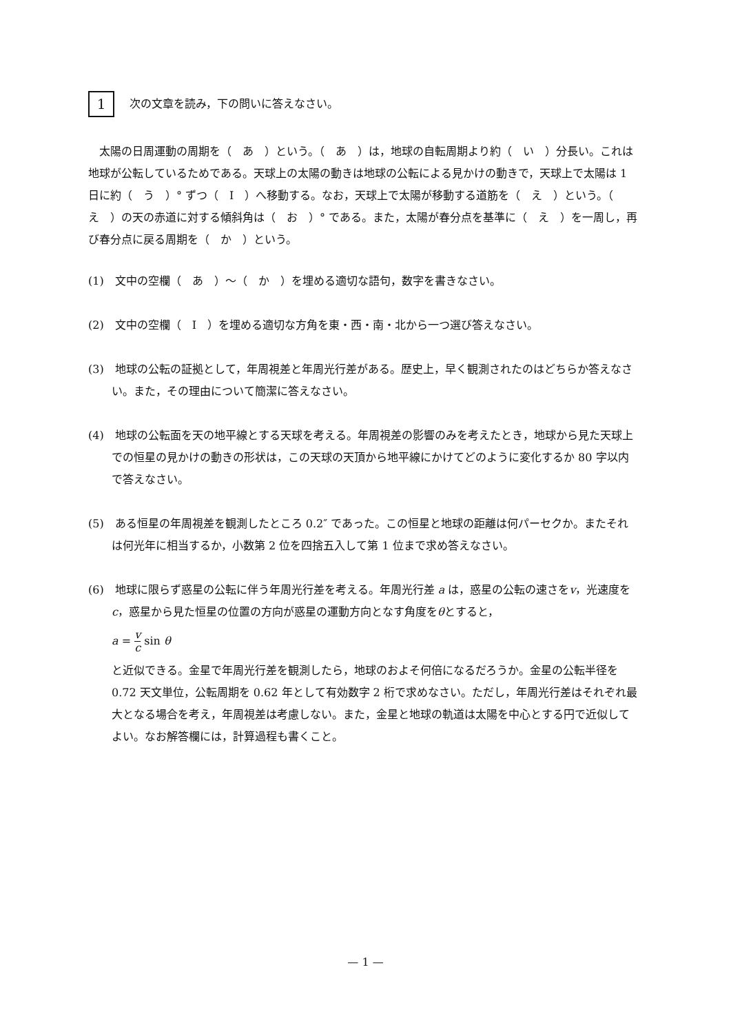1
次の文章を読み，下の問いに答えなさい。
太陽の日周運動の周期を（　あ　）という。（　あ　）は，地球の自転周期より約（　い　）分長い。これは地球が公転しているためである。天球上の太陽の動きは地球の公転による見かけの動きで，天球上で太陽は 1 日に約（　う　）° ずつ（　I　）へ移動する。なお，天球上で太陽が移動する道筋を（　え　）という。（　え　）の天の赤道に対する傾斜角は（　お　）° である。また，太陽が春分点を基準に（　え　）を一周し，再び春分点に戻る周期を（　か　）という。
(1)　文中の空欄（　あ　）～（　か　）を埋める適切な語句，数字を書きなさい。
(2)　文中の空欄（　I　）を埋める適切な方角を東・西・南・北から一つ選び答えなさい。
(3)　地球の公転の証拠として，年周視差と年周光行差がある。歴史上，早く観測されたのはどちらか答えなさい。また，その理由について簡潔に答えなさい。
(4)　地球の公転面を天の地平線とする天球を考える。年周視差の影響のみを考えたとき，地球から見た天球上での恒星の見かけの動きの形状は，この天球の天頂から地平線にかけてどのように変化するか 80 字以内で答えなさい。
(5)　ある恒星の年周視差を観測したところ 0.2″ であった。この恒星と地球の距離は何パーセクか。またそれは何光年に相当するか，小数第 2 位を四捨五入して第 1 位まで求め答えなさい。
(6)　地球に限らず惑星の公転に伴う年周光行差を考える。年周光行差 a は，惑星の公転の速さをv，光速度をc，惑星から見た恒星の位置の方向が惑星の運動方向となす角度をθとすると，
a = v c sin θ
と近似できる。金星で年周光行差を観測したら，地球のおよそ何倍になるだろうか。金星の公転半径を 0.72 天文単位，公転周期を 0.62 年として有効数字 2 桁で求めなさい。ただし，年周光行差はそれぞれ最大となる場合を考え，年周視差は考慮しない。また，金星と地球の軌道は太陽を中心とする円で近似してよい。なお解答欄には，計算過程も書くこと。
— 1 —